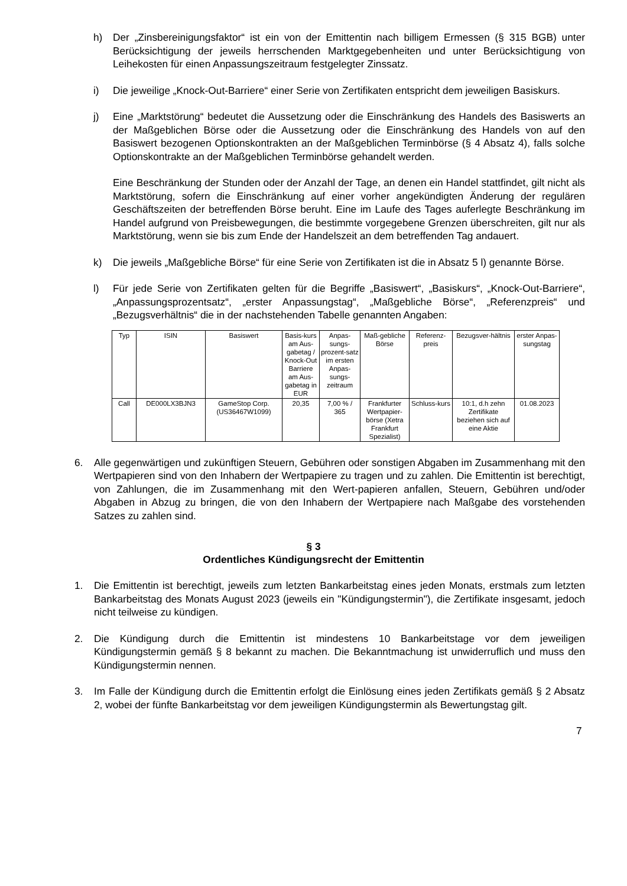h) Der „Zinsbereinigungsfaktor“ ist ein von der Emittentin nach billigem Ermessen (§ 315 BGB) unter Berücksichtigung der jeweils herrschenden Marktgegebenheiten und unter Berücksichtigung von Leihekosten für einen Anpassungszeitraum festgelegter Zinssatz.
i) Die jeweilige „Knock-Out-Barriere“ einer Serie von Zertifikaten entspricht dem jeweiligen Basiskurs.
j) Eine „Marktstörung“ bedeutet die Aussetzung oder die Einschränkung des Handels des Basiswerts an der Maßgeblichen Börse oder die Aussetzung oder die Einschränkung des Handels von auf den Basiswert bezogenen Optionskontrakten an der Maßgeblichen Terminbörse (§ 4 Absatz 4), falls solche Optionskontrakte an der Maßgeblichen Terminbörse gehandelt werden.
Eine Beschränkung der Stunden oder der Anzahl der Tage, an denen ein Handel stattfindet, gilt nicht als Marktstörung, sofern die Einschränkung auf einer vorher angekündigten Änderung der regulären Geschäftszeiten der betreffenden Börse beruht. Eine im Laufe des Tages auferlegte Beschränkung im Handel aufgrund von Preisbewegungen, die bestimmte vorgegebene Grenzen überschreiten, gilt nur als Marktstörung, wenn sie bis zum Ende der Handelszeit an dem betreffenden Tag andauert.
k) Die jeweils „Maßgebliche Börse“ für eine Serie von Zertifikaten ist die in Absatz 5 l) genannte Börse.
l) Für jede Serie von Zertifikaten gelten für die Begriffe „Basiswert“, „Basiskurs“, „Knock-Out-Barriere“, „Anpassungsprozentsatz“, „erster Anpassungstag“, „Maßgebliche Börse“, „Referenzpreis“ und „Bezugsverhältnis“ die in der nachstehenden Tabelle genannten Angaben:
| Typ | ISIN | Basiswert | Basis-kurs am Aus-gabetag / Knock-Out Barriere am Aus-gabetag in EUR | Anpas-sungs-prozent-satz im ersten Anpas-sungs-zeitraum | Maß-gebliche Börse | Referenz-preis | Bezugsver-hältnis | erster Anpas-sungstag |
| --- | --- | --- | --- | --- | --- | --- | --- | --- |
| Call | DE000LX3BJN3 | GameStop Corp. (US36467W1099) | 20,35 | 7,00 % / 365 | Frankfurter Wertpapier-börse (Xetra Frankfurt Spezialist) | Schluss-kurs | 10:1, d.h zehn Zertifikate beziehen sich auf eine Aktie | 01.08.2023 |
6. Alle gegenwärtigen und zukünftigen Steuern, Gebühren oder sonstigen Abgaben im Zusammenhang mit den Wertpapieren sind von den Inhabern der Wertpapiere zu tragen und zu zahlen. Die Emittentin ist berechtigt, von Zahlungen, die im Zusammenhang mit den Wert-papieren anfallen, Steuern, Gebühren und/oder Abgaben in Abzug zu bringen, die von den Inhabern der Wertpapiere nach Maßgabe des vorstehenden Satzes zu zahlen sind.
§ 3
Ordentliches Kündigungsrecht der Emittentin
1. Die Emittentin ist berechtigt, jeweils zum letzten Bankarbeitstag eines jeden Monats, erstmals zum letzten Bankarbeitstag des Monats August 2023 (jeweils ein "Kündigungstermin"), die Zertifikate insgesamt, jedoch nicht teilweise zu kündigen.
2. Die Kündigung durch die Emittentin ist mindestens 10 Bankarbeitstage vor dem jeweiligen Kündigungstermin gemäß § 8 bekannt zu machen. Die Bekanntmachung ist unwiderruflich und muss den Kündigungstermin nennen.
3. Im Falle der Kündigung durch die Emittentin erfolgt die Einlösung eines jeden Zertifikats gemäß § 2 Absatz 2, wobei der fünfte Bankarbeitstag vor dem jeweiligen Kündigungstermin als Bewertungstag gilt.
7